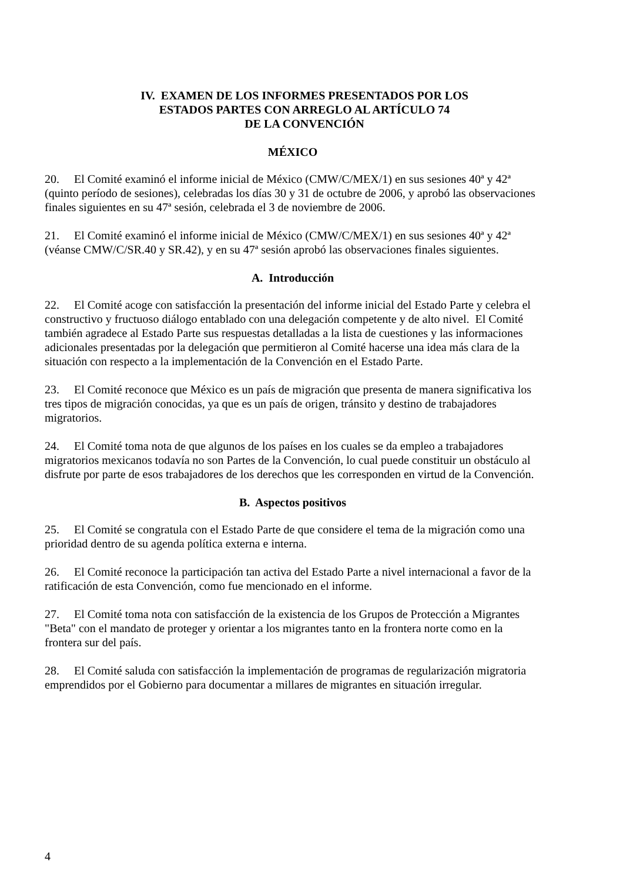IV. EXAMEN DE LOS INFORMES PRESENTADOS POR LOS
ESTADOS PARTES CON ARREGLO AL ARTÍCULO 74
DE LA CONVENCIÓN
MÉXICO
20. El Comité examinó el informe inicial de México (CMW/C/MEX/1) en sus sesiones 40ª y 42ª (quinto período de sesiones), celebradas los días 30 y 31 de octubre de 2006, y aprobó las observaciones finales siguientes en su 47ª sesión, celebrada el 3 de noviembre de 2006.
21. El Comité examinó el informe inicial de México (CMW/C/MEX/1) en sus sesiones 40ª y 42ª (véanse CMW/C/SR.40 y SR.42), y en su 47ª sesión aprobó las observaciones finales siguientes.
A. Introducción
22. El Comité acoge con satisfacción la presentación del informe inicial del Estado Parte y celebra el constructivo y fructuoso diálogo entablado con una delegación competente y de alto nivel. El Comité también agradece al Estado Parte sus respuestas detalladas a la lista de cuestiones y las informaciones adicionales presentadas por la delegación que permitieron al Comité hacerse una idea más clara de la situación con respecto a la implementación de la Convención en el Estado Parte.
23. El Comité reconoce que México es un país de migración que presenta de manera significativa los tres tipos de migración conocidas, ya que es un país de origen, tránsito y destino de trabajadores migratorios.
24. El Comité toma nota de que algunos de los países en los cuales se da empleo a trabajadores migratorios mexicanos todavía no son Partes de la Convención, lo cual puede constituir un obstáculo al disfrute por parte de esos trabajadores de los derechos que les corresponden en virtud de la Convención.
B. Aspectos positivos
25. El Comité se congratula con el Estado Parte de que considere el tema de la migración como una prioridad dentro de su agenda política externa e interna.
26. El Comité reconoce la participación tan activa del Estado Parte a nivel internacional a favor de la ratificación de esta Convención, como fue mencionado en el informe.
27. El Comité toma nota con satisfacción de la existencia de los Grupos de Protección a Migrantes "Beta" con el mandato de proteger y orientar a los migrantes tanto en la frontera norte como en la frontera sur del país.
28. El Comité saluda con satisfacción la implementación de programas de regularización migratoria emprendidos por el Gobierno para documentar a millares de migrantes en situación irregular.
4